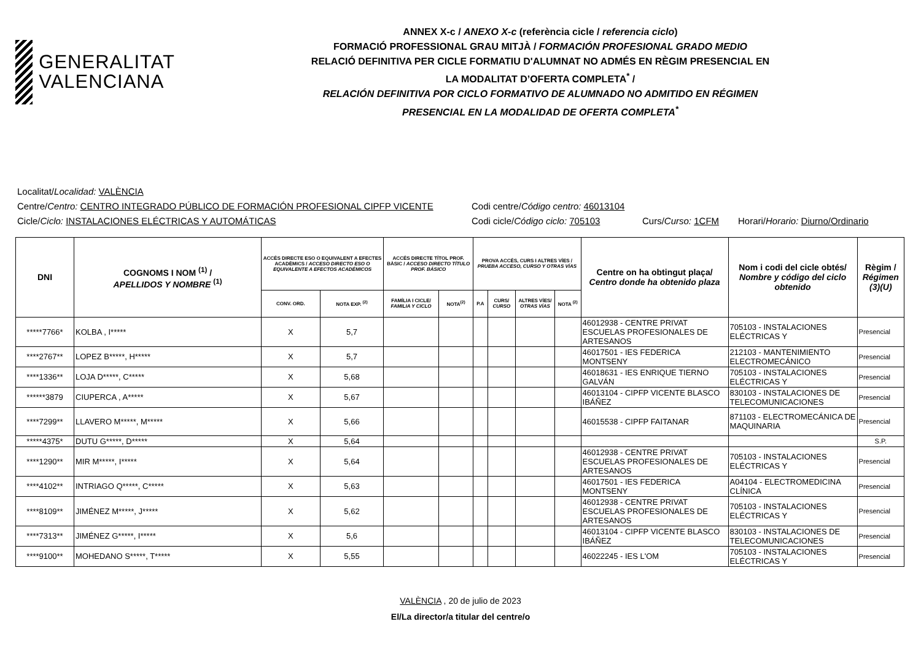GENERALITAT
VALENCIANA
ANNEX X-c / ANEXO X-c (referència cicle / referencia ciclo)
FORMACIÓ PROFESSIONAL GRAU MITJÀ / FORMACIÓN PROFESIONAL GRADO MEDIO
RELACIÓ DEFINITIVA PER CICLE FORMATIU D'ALUMNAT NO ADMÉS EN RÈGIM PRESENCIAL EN
LA MODALITAT D’OFERTA COMPLETA<sup>*</sup> /
RELACIÓN DEFINITIVA POR CICLO FORMATIVO DE ALUMNADO NO ADMITIDO EN RÉGIMEN
PRESENCIAL EN LA MODALIDAD DE OFERTA COMPLETA<sup>*</sup>
Localitat/Localidad: VALÈNCIA
Centre/Centro: CENTRO INTEGRADO PÚBLICO DE FORMACIÓN PROFESIONAL CIPFP VICENTE Codi centre/Código centro: 46013104
Cicle/Ciclo: INSTALACIONES ELÉCTRICAS Y AUTOMÁTICAS Codi cicle/Código ciclo: 705103 Curs/Curso: 1CFM Horari/Horario: Diurno/Ordinario
| DNI | COGNOMS I NOM <sup>(1)</sup> / APELLIDOS Y NOMBRE <sup>(1)</sup> | ACCÉS DIRECTE ESO O EQUIVALENT A EFECTES ACADÈMICS / ACCESO DIRECTO ESO O EQUIVALENTE A EFECTOS ACADÉMICOS | | ACCÉS DIRECTE TÍTOL PROF. BÀSIC / ACCESO DIRECTO TÍTULO PROF. BÁSICO | | PROVA ACCÉS, CURS I ALTRES VÍES / PRUEBA ACCESO, CURSO Y OTRAS VÍAS | | | | Centre on ha obtingut plaça/ Centro donde ha obtenido plaza | Nom i codi del cicle obtés/ Nombre y código del ciclo obtenido | Règim / Régimen (3)(U) |
| --- | --- | --- | --- | --- | --- | --- | --- | --- | --- | --- | --- | --- |
| | | CONV. ORD. | NOTA EXP. <sup>(2)</sup> | FAMÍLIA I CICLE/ FAMILIA Y CICLO | NOTA<sup>(2)</sup> | P.A | CURS/ CURSO | ALTRES VÍES/ OTRAS VÍAS | NOTA <sup>(2)</sup> | | | |
| *****7766* | KOLBA , I***** | X | 5,7 | | | | | | | 46012938 - CENTRE PRIVAT ESCUELAS PROFESIONALES DE ARTESANOS | 705103 - INSTALACIONES ELÉCTRICAS Y | Presencial |
| ****2767** | LOPEZ B*****, H***** | X | 5,7 | | | | | | | 46017501 - IES FEDERICA MONTSENY | 212103 - MANTENIMIENTO ELECTROMECÁNICO | Presencial |
| ****1336** | LOJA D*****, C***** | X | 5,68 | | | | | | | 46018631 - IES ENRIQUE TIERNO GALVÁN | 705103 - INSTALACIONES ELÉCTRICAS Y | Presencial |
| ******3879 | CIUPERCA , A***** | X | 5,67 | | | | | | | 46013104 - CIPFP VICENTE BLASCO IBÁÑEZ | 830103 - INSTALACIONES DE TELECOMUNICACIONES | Presencial |
| ****7299** | LLAVERO M*****, M***** | X | 5,66 | | | | | | | 46015538 - CIPFP FAITANAR | 871103 - ELECTROMECÁNICA DE MAQUINARIA | Presencial |
| *****4375* | DUTU G*****, D***** | X | 5,64 | | | | | | | | | S.P. |
| ****1290** | MIR M*****, I***** | X | 5,64 | | | | | | | 46012938 - CENTRE PRIVAT ESCUELAS PROFESIONALES DE ARTESANOS | 705103 - INSTALACIONES ELÉCTRICAS Y | Presencial |
| ****4102** | INTRIAGO Q*****, C***** | X | 5,63 | | | | | | | 46017501 - IES FEDERICA MONTSENY | A04104 - ELECTROMEDICINA CLÍNICA | Presencial |
| ****8109** | JIMÉNEZ M*****, J***** | X | 5,62 | | | | | | | 46012938 - CENTRE PRIVAT ESCUELAS PROFESIONALES DE ARTESANOS | 705103 - INSTALACIONES ELÉCTRICAS Y | Presencial |
| ****7313** | JIMÉNEZ G*****, I***** | X | 5,6 | | | | | | | 46013104 - CIPFP VICENTE BLASCO IBÁÑEZ | 830103 - INSTALACIONES DE TELECOMUNICACIONES | Presencial |
| ****9100** | MOHEDANO S*****, T***** | X | 5,55 | | | | | | | 46022245 - IES L'OM | 705103 - INSTALACIONES ELÉCTRICAS Y | Presencial |
VALÈNCIA , 20 de julio de 2023
El/La director/a titular del centre/o